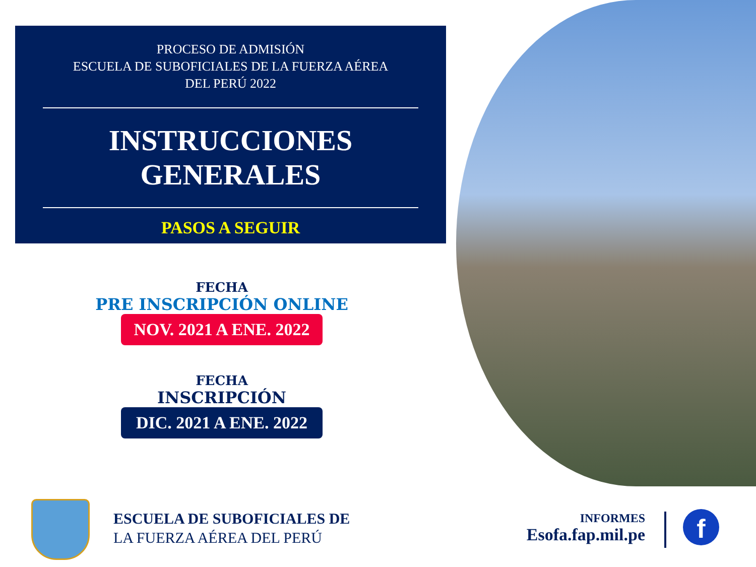PROCESO DE ADMISIÓN
ESCUELA DE SUBOFICIALES DE LA FUERZA AÉREA
DEL PERÚ 2022
INSTRUCCIONES
GENERALES
PASOS A SEGUIR
FECHA
PRE INSCRIPCIÓN ONLINE
NOV. 2021 A ENE. 2022
FECHA
INSCRIPCIÓN
DIC. 2021 A ENE. 2022
ESCUELA DE SUBOFICIALES DE
LA FUERZA AÉREA DEL PERÚ
INFORMES
Esofa.fap.mil.pe
f